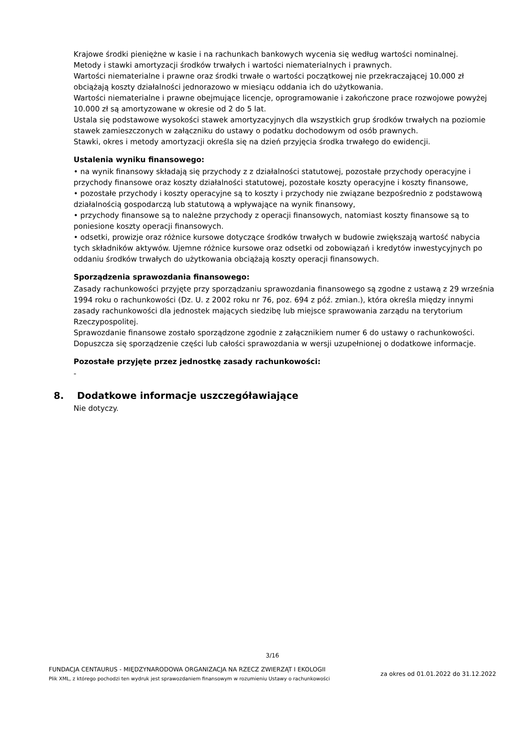Krajowe środki pieniężne w kasie i na rachunkach bankowych wycenia się według wartości nominalnej.
Metody i stawki amortyzacji środków trwałych i wartości niematerialnych i prawnych.
Wartości niematerialne i prawne oraz środki trwałe o wartości początkowej nie przekraczającej 10.000 zł obciążają koszty działalności jednorazowo w miesiącu oddania ich do użytkowania.
Wartości niematerialne i prawne obejmujące licencje, oprogramowanie i zakończone prace rozwojowe powyżej 10.000 zł są amortyzowane w okresie od 2 do 5 lat.
Ustala się podstawowe wysokości stawek amortyzacyjnych dla wszystkich grup środków trwałych na poziomie stawek zamieszczonych w załączniku do ustawy o podatku dochodowym od osób prawnych.
Stawki, okres i metody amortyzacji określa się na dzień przyjęcia środka trwałego do ewidencji.
Ustalenia wyniku finansowego:
• na wynik finansowy składają się przychody z z działalności statutowej, pozostałe przychody operacyjne i przychody finansowe oraz koszty działalności statutowej, pozostałe koszty operacyjne i koszty finansowe,
• pozostałe przychody i koszty operacyjne są to koszty i przychody nie związane bezpośrednio z podstawową działalnością gospodarczą lub statutową a wpływające na wynik finansowy,
• przychody finansowe są to należne przychody z operacji finansowych, natomiast koszty finansowe są to poniesione koszty operacji finansowych.
• odsetki, prowizje oraz różnice kursowe dotyczące środków trwałych w budowie zwiększają wartość nabycia tych składników aktywów. Ujemne różnice kursowe oraz odsetki od zobowiązań i kredytów inwestycyjnych po oddaniu środków trwałych do użytkowania obciążają koszty operacji finansowych.
Sporządzenia sprawozdania finansowego:
Zasady rachunkowości przyjęte przy sporządzaniu sprawozdania finansowego są zgodne z ustawą z 29 września 1994 roku o rachunkowości (Dz. U. z 2002 roku nr 76, poz. 694 z póź. zmian.), która określa między innymi zasady rachunkowości dla jednostek mających siedzibę lub miejsce sprawowania zarządu na terytorium Rzeczypospolitej.
Sprawozdanie finansowe zostało sporządzone zgodnie z załącznikiem numer 6 do ustawy o rachunkowości. Dopuszcza się sporządzenie części lub całości sprawozdania w wersji uzupełnionej o dodatkowe informacje.
Pozostałe przyjęte przez jednostkę zasady rachunkowości:
-
8. Dodatkowe informacje uszczegóławiające
Nie dotyczy.
3/16
FUNDACJA CENTAURUS - MIĘDZYNARODOWA ORGANIZACJA NA RZECZ ZWIERZĄT I EKOLOGII
Plik XML, z którego pochodzi ten wydruk jest sprawozdaniem finansowym w rozumieniu Ustawy o rachunkowości
za okres od 01.01.2022 do 31.12.2022